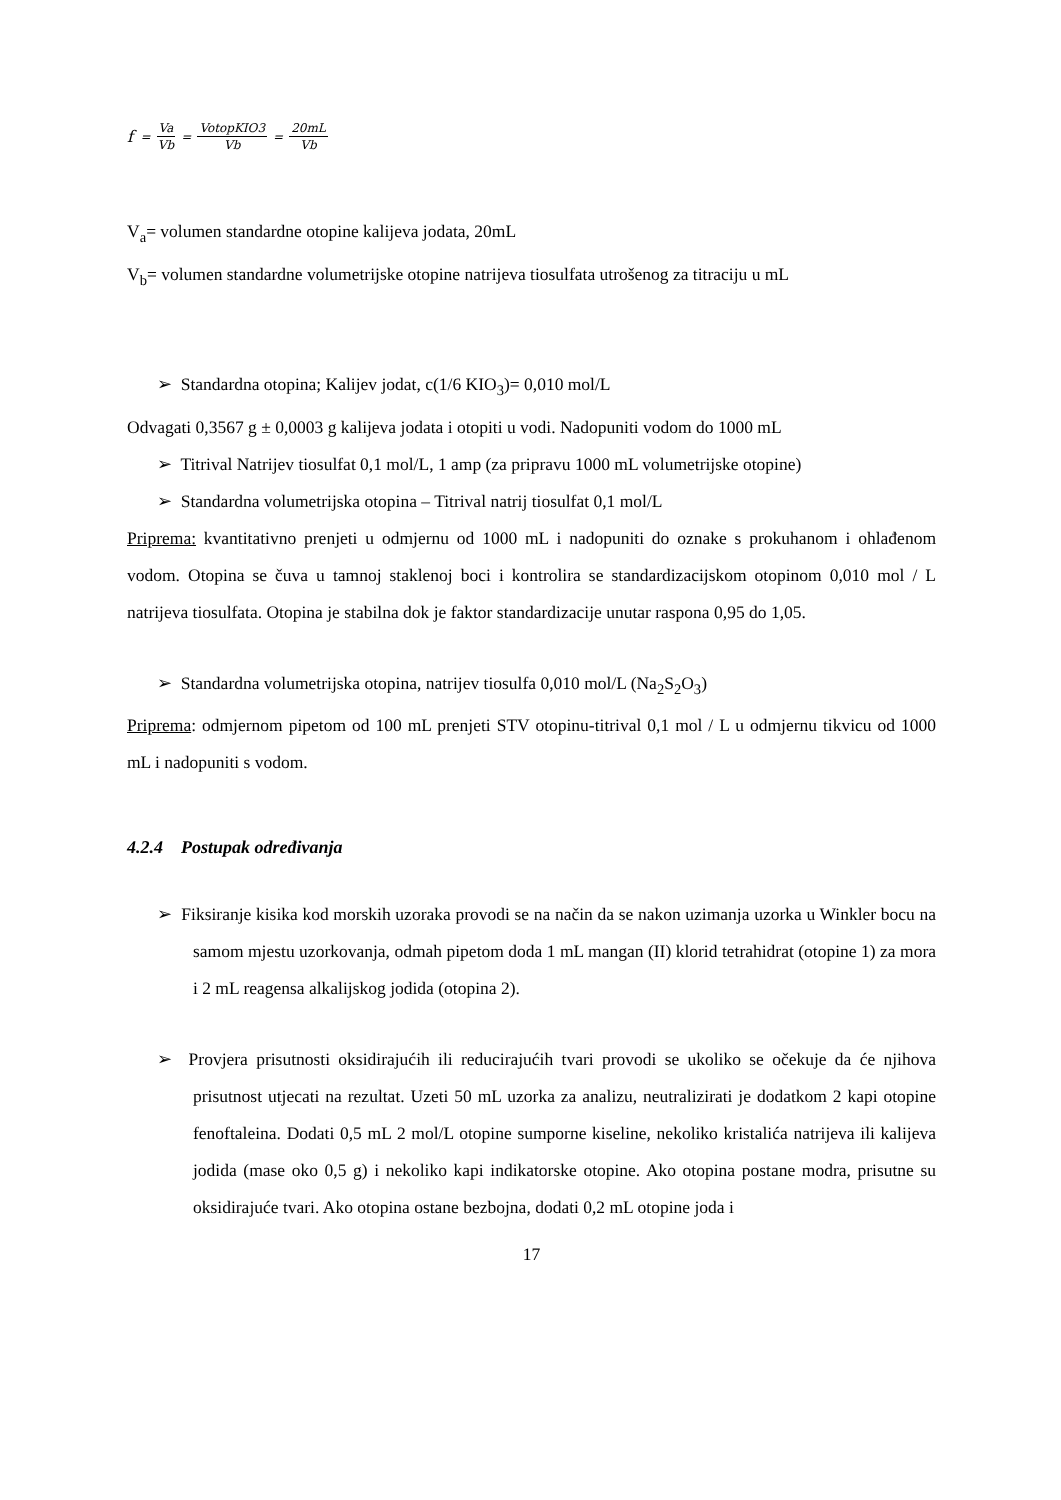f = Va Vb = VotopKIO3 Vb = 20mL Vb
V<sub>a</sub>= volumen standardne otopine kalijeva jodata, 20mL
V<sub>b</sub>= volumen standardne volumetrijske otopine natrijeva tiosulfata utrošenog za titraciju u mL
➢ Standardna otopina; Kalijev jodat, c(1/6 KIO<sub>3</sub>)= 0,010 mol/L
Odvagati 0,3567 g ± 0,0003 g kalijeva jodata i otopiti u vodi. Nadopuniti vodom do 1000 mL
➢ Titrival Natrijev tiosulfat 0,1 mol/L, 1 amp (za pripravu 1000 mL volumetrijske otopine)
➢ Standardna volumetrijska otopina – Titrival natrij tiosulfat 0,1 mol/L
Priprema: kvantitativno prenjeti u odmjernu od 1000 mL i nadopuniti do oznake s prokuhanom i ohlađenom vodom. Otopina se čuva u tamnoj staklenoj boci i kontrolira se standardizacijskom otopinom 0,010 mol / L natrijeva tiosulfata. Otopina je stabilna dok je faktor standardizacije unutar raspona 0,95 do 1,05.
➢ Standardna volumetrijska otopina, natrijev tiosulfa 0,010 mol/L (Na<sub>2</sub>S<sub>2</sub>O<sub>3</sub>)
Priprema: odmjernom pipetom od 100 mL prenjeti STV otopinu-titrival 0,1 mol / L u odmjernu tikvicu od 1000 mL i nadopuniti s vodom.
4.2.4 Postupak određivanja
➢ Fiksiranje kisika kod morskih uzoraka provodi se na način da se nakon uzimanja uzorka u Winkler bocu na samom mjestu uzorkovanja, odmah pipetom doda 1 mL mangan (II) klorid tetrahidrat (otopine 1) za mora i 2 mL reagensa alkalijskog jodida (otopina 2).
➢ Provjera prisutnosti oksidirajućih ili reducirajućih tvari provodi se ukoliko se očekuje da će njihova prisutnost utjecati na rezultat. Uzeti 50 mL uzorka za analizu, neutralizirati je dodatkom 2 kapi otopine fenoftaleina. Dodati 0,5 mL 2 mol/L otopine sumporne kiseline, nekoliko kristalića natrijeva ili kalijeva jodida (mase oko 0,5 g) i nekoliko kapi indikatorske otopine. Ako otopina postane modra, prisutne su oksidirajuće tvari. Ako otopina ostane bezbojna, dodati 0,2 mL otopine joda i
17